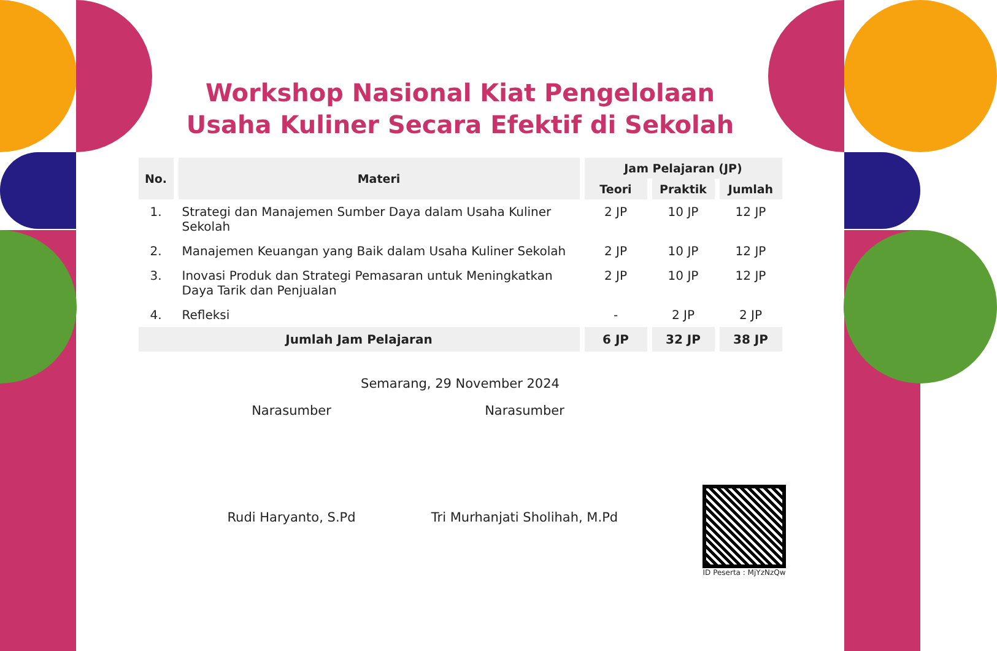Workshop Nasional Kiat Pengelolaan
Usaha Kuliner Secara Efektif di Sekolah
| No. | Materi | Jam Pelajaran (JP) | | |
| --- | --- | --- | --- | --- |
| | | Teori | Praktik | Jumlah |
| 1. | Strategi dan Manajemen Sumber Daya dalam Usaha Kuliner Sekolah | 2 JP | 10 JP | 12 JP |
| 2. | Manajemen Keuangan yang Baik dalam Usaha Kuliner Sekolah | 2 JP | 10 JP | 12 JP |
| 3. | Inovasi Produk dan Strategi Pemasaran untuk Meningkatkan Daya Tarik dan Penjualan | 2 JP | 10 JP | 12 JP |
| 4. | Refleksi | - | 2 JP | 2 JP |
| Jumlah Jam Pelajaran | | 6 JP | 32 JP | 38 JP |
Semarang, 29 November 2024
Narasumber
Rudi Haryanto, S.Pd
Narasumber
Tri Murhanjati Sholihah, M.Pd
ID Peserta : MjYzNzQw